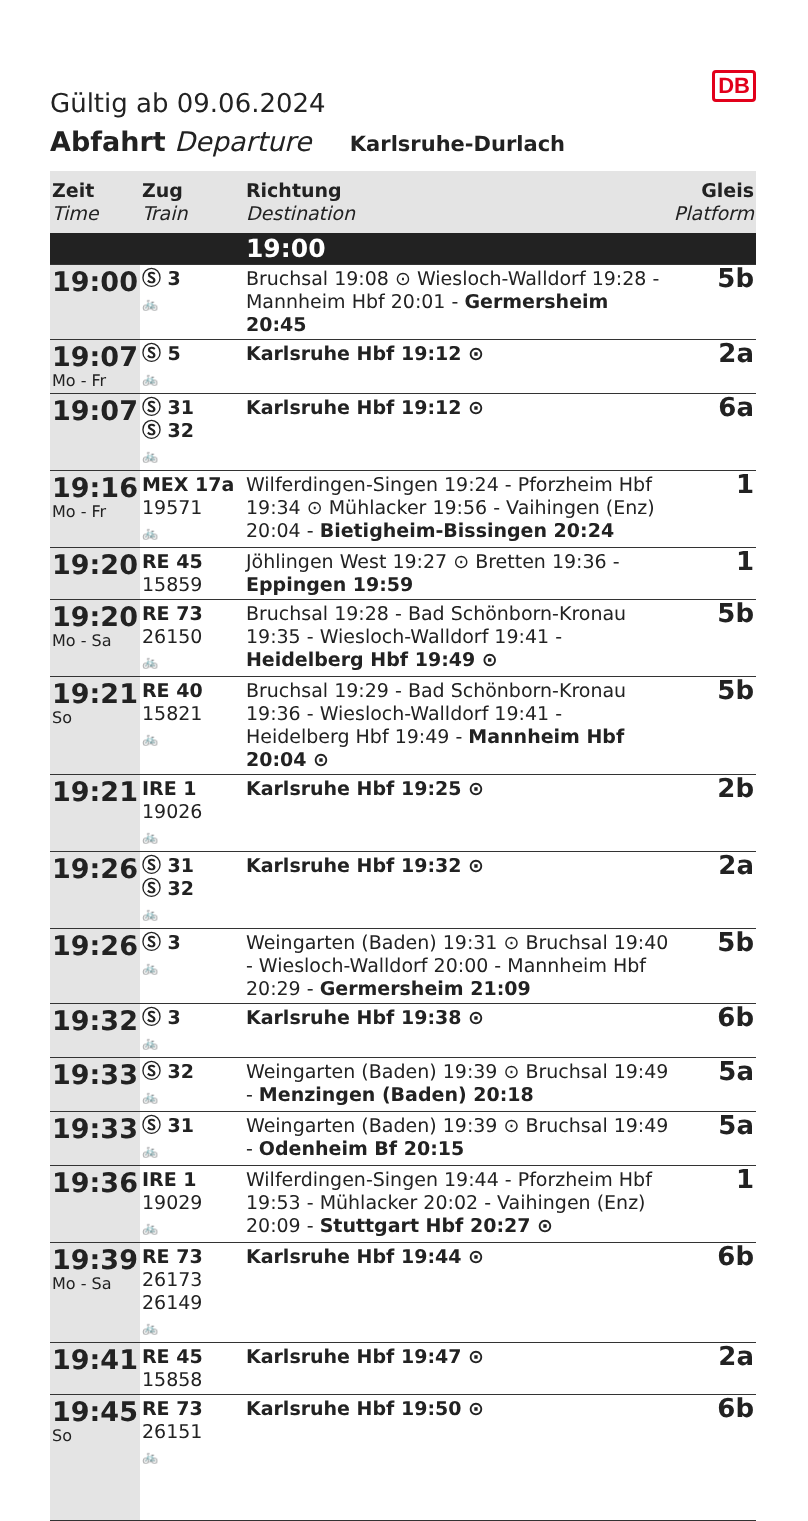DB
Gültig ab 09.06.2024
Abfahrt Departure Karlsruhe-Durlach
| Zeit Time | Zug Train | Richtung Destination | Gleis Platform |
| --- | --- | --- | --- |
| | | 19:00 | |
| 19:00 | Ⓢ 3 🚲 | Bruchsal 19:08 ⊙ Wiesloch-Walldorf 19:28 - Mannheim Hbf 20:01 - Germersheim 20:45 | 5b |
| 19:07 Mo - Fr | Ⓢ 5 🚲 | Karlsruhe Hbf 19:12 ⊙ | 2a |
| 19:07 | Ⓢ 31 Ⓢ 32 🚲 | Karlsruhe Hbf 19:12 ⊙ | 6a |
| 19:16 Mo - Fr | MEX 17a 19571 🚲 | Wilferdingen-Singen 19:24 - Pforzheim Hbf 19:34 ⊙ Mühlacker 19:56 - Vaihingen (Enz) 20:04 - Bietigheim-Bissingen 20:24 | 1 |
| 19:20 | RE 45 15859 | Jöhlingen West 19:27 ⊙ Bretten 19:36 - Eppingen 19:59 | 1 |
| 19:20 Mo - Sa | RE 73 26150 🚲 | Bruchsal 19:28 - Bad Schönborn-Kronau 19:35 - Wiesloch-Walldorf 19:41 - Heidelberg Hbf 19:49 ⊙ | 5b |
| 19:21 So | RE 40 15821 🚲 | Bruchsal 19:29 - Bad Schönborn-Kronau 19:36 - Wiesloch-Walldorf 19:41 - Heidelberg Hbf 19:49 - Mannheim Hbf 20:04 ⊙ | 5b |
| 19:21 | IRE 1 19026 🚲 | Karlsruhe Hbf 19:25 ⊙ | 2b |
| 19:26 | Ⓢ 31 Ⓢ 32 🚲 | Karlsruhe Hbf 19:32 ⊙ | 2a |
| 19:26 | Ⓢ 3 🚲 | Weingarten (Baden) 19:31 ⊙ Bruchsal 19:40 - Wiesloch-Walldorf 20:00 - Mannheim Hbf 20:29 - Germersheim 21:09 | 5b |
| 19:32 | Ⓢ 3 🚲 | Karlsruhe Hbf 19:38 ⊙ | 6b |
| 19:33 | Ⓢ 32 🚲 | Weingarten (Baden) 19:39 ⊙ Bruchsal 19:49 - Menzingen (Baden) 20:18 | 5a |
| 19:33 | Ⓢ 31 🚲 | Weingarten (Baden) 19:39 ⊙ Bruchsal 19:49 - Odenheim Bf 20:15 | 5a |
| 19:36 | IRE 1 19029 🚲 | Wilferdingen-Singen 19:44 - Pforzheim Hbf 19:53 - Mühlacker 20:02 - Vaihingen (Enz) 20:09 - Stuttgart Hbf 20:27 ⊙ | 1 |
| 19:39 Mo - Sa | RE 73 26173 26149 🚲 | Karlsruhe Hbf 19:44 ⊙ | 6b |
| 19:41 | RE 45 15858 | Karlsruhe Hbf 19:47 ⊙ | 2a |
| 19:45 So | RE 73 26151 🚲 | Karlsruhe Hbf 19:50 ⊙ | 6b |